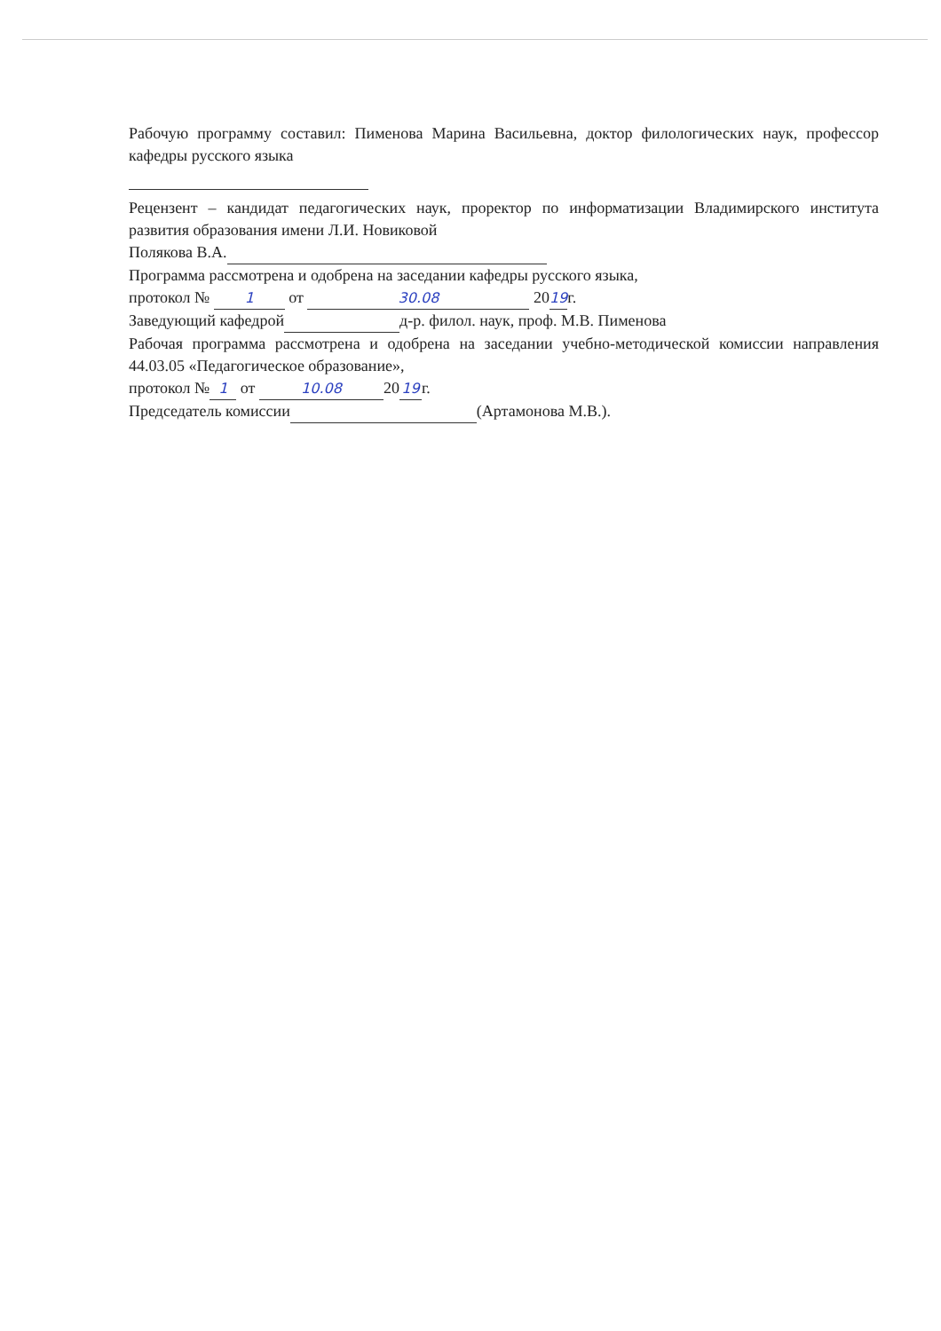Рабочую программу составил: Пименова Марина Васильевна, доктор филологических наук, профессор кафедры русского языка
Рецензент – кандидат педагогических наук, проректор по информатизации Владимирского института развития образования имени Л.И. Новиковой
Полякова В.А.
Программа рассмотрена и одобрена на заседании кафедры русского языка,
протокол № 1 от 30.08 20 19 г.
Заведующий кафедрой д-р. филол. наук, проф. М.В. Пименова
Рабочая программа рассмотрена и одобрена на заседании учебно-методической комиссии направления 44.03.05 «Педагогическое образование»,
протокол № 1 от 10.08 20 19 г.
Председатель комиссии (Артамонова М.В.).